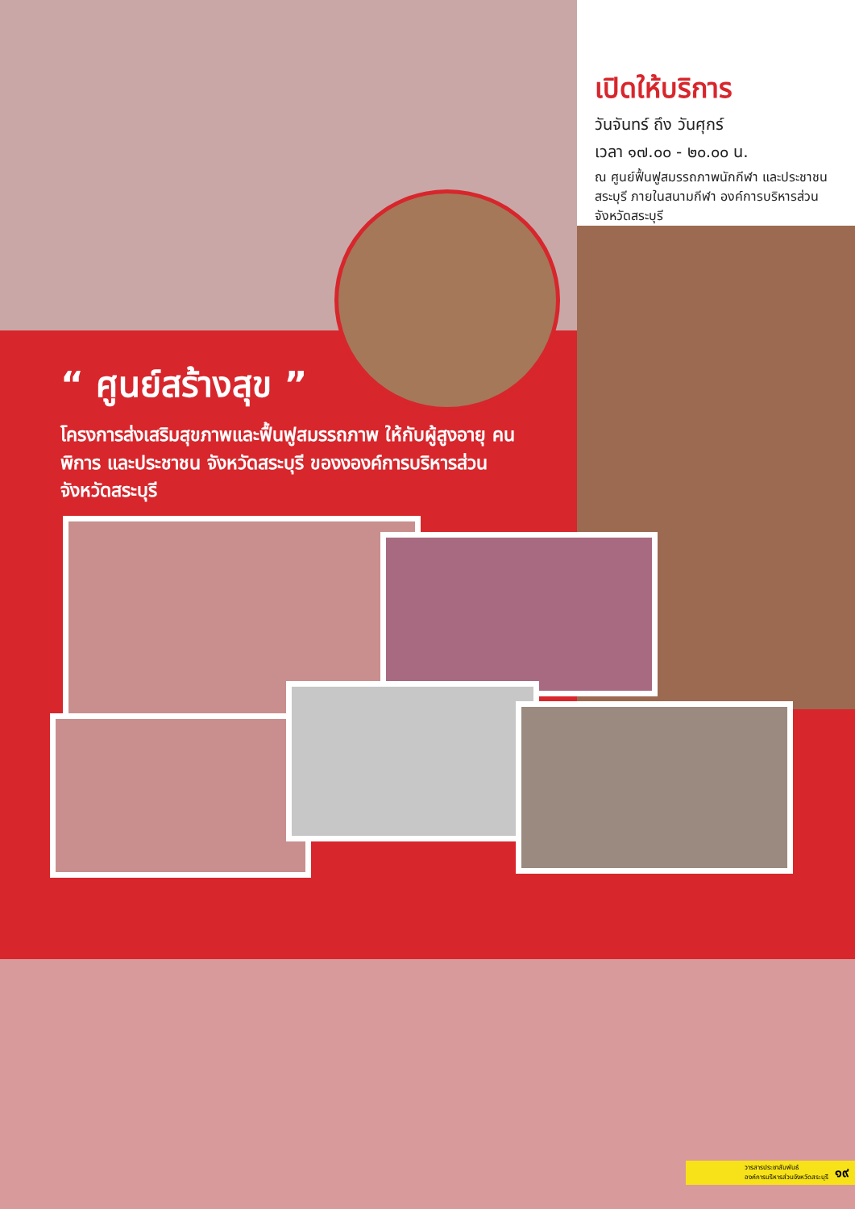เปิดให้บริการ
วันจันทร์ ถึง วันศุกร์
เวลา ๑๗.๐๐ - ๒๐.๐๐ น.
ณ ศูนย์ฟื้นฟูสมรรถภาพนักกีฬา และประชาชนสระบุรี ภายในสนามกีฬา องค์การบริหารส่วนจังหวัดสระบุรี
“ ศูนย์สร้างสุข ”
โครงการส่งเสริมสุขภาพและฟื้นฟูสมรรถภาพ ให้กับผู้สูงอายุ คนพิการ และประชาชน จังหวัดสระบุรี ของงองค์การบริหารส่วนจังหวัดสระบุรี
วารสารประชาสัมพันธ์
องค์การบริหารส่วนจังหวัดสระบุรี ๑๙